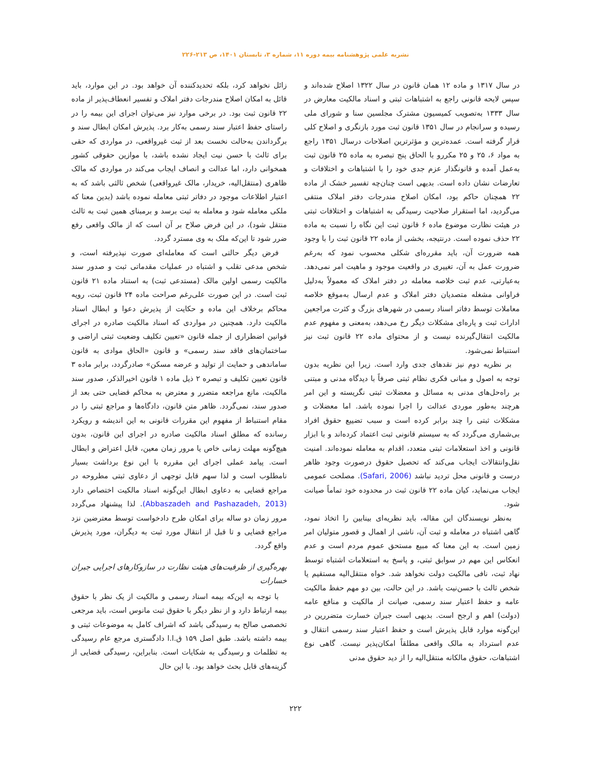نشریه علمی پژوهشنامه بیمه دوره ۱۱، شماره ۳، تابستان ۱۴۰۱، ص ۲۱۳-۲۲۶
در سال ۱۳۱۷ و ماده ۱۲ همان قانون در سال ۱۳۲۲ اصلاح شده‌اند و سپس لایحه قانونی راجع به اشتباهات ثبتی و اسناد مالکیت معارض در سال ۱۳۳۳ به‌تصویب کمیسیون مشترک مجلسین سنا و شورای ملی رسیده و سرانجام در سال ۱۳۵۱ قانون ثبت مورد بازنگری و اصلاح کلی قرار گرفته است. عمده‌ترین و مؤثرترین اصلاحات درسال ۱۳۵۱ راجع به مواد ۶، ۲۵ و ۲۵ مکررو با الحاق پنج تبصره به ماده ۲۵ قانون ثبت به‌عمل آمده و قانونگذار عزم جدی خود را با اشتباهات و اختلافات و تعارضات نشان داده است. بدیهی است چنان‌چه تفسیر خشک از ماده ۲۲ همچنان حاکم بود، امکان اصلاح مندرجات دفتر املاک منتفی می‌گردید، اما استقرار صلاحیت رسیدگی به اشتباهات و اختلافات ثبتی در هیئت نظارت موضوع ماده ۶ قانون ثبت این نگاه را نسبت به ماده ۲۲ حذف نموده است. درنتیجه، بخشی از ماده ۲۲ قانون ثبت را با وجود همه ضرورت آن، باید مقرره‌ای شکلی محسوب نمود که به‌رغم ضرورت عمل به آن، تغییری در واقعیت موجود و ماهیت امر نمی‌دهد. به‌عبارتی، عدم ثبت خلاصه معامله در دفتر املاک که معمولاً به‌دلیل فراوانی مشغله متصدیان دفتر املاک و عدم ارسال به‌موقع خلاصه معاملات توسط دفاتر اسناد رسمی در شهرهای بزرگ و کثرت مراجعین ادارات ثبت و پاره‌ای مشکلات دیگر رخ می‌دهد، به‌معنی و مفهوم عدم مالکیت انتقال‌گیرنده نیست و از محتوای ماده ۲۲ قانون ثبت نیز استنباط نمی‌شود.
بر نظریه دوم نیز نقدهای جدی وارد است. زیرا این نظریه بدون توجه به اصول و مبانی فکری نظام ثبتی صرفاً با دیدگاه مدنی و مبتنی بر راه‌حل‌های مدنی به مسائل و معضلات ثبتی نگریسته و این امر هرچند به‌طور موردی عدالت را اجرا نموده باشد. اما معضلات و مشکلات ثبتی را چند برابر کرده است و سبب تضییع حقوق افراد بی‌شماری می‌گردد که به سیستم قانونی ثبت اعتماد کرده‌اند و با ابزار قانونی و اخذ استعلامات ثبتی متعدد، اقدام به معامله نموده‌اند. امنیت نقل‌وانتقالات ایجاب می‌کند که تحصیل حقوق درصورت وجود ظاهر درست و قانونی محل تردید نباشد (Safari, 2006). مصلحت عمومی ایجاب می‌نماید، کیان ماده ۲۲ قانون ثبت در محدوده خود تماماً صیانت شود.
به‌نظر نویسندگان این مقاله، باید نظریه‌ای بینابین را اتخاذ نمود، گاهی اشتباه در معامله و ثبت آن، ناشی از اهمال و قصور متولیان امر زمین است. به این معنا که مبیع مستحق عموم مردم است و عدم انعکاس این مهم در سوابق ثبتی، و پاسخ به استعلامات اشتباه توسط نهاد ثبت، نافی مالکیت دولت نخواهد شد. خواه منتقل‌الیه مستقیم یا شخص ثالث با حسن‌نیت باشد. در این حالت، بین دو مهم حفظ مالکیت عامه و حفظ اعتبار سند رسمی، صیانت از مالکیت و منافع عامه (دولت) اهم و ارجح است. بدیهی است جبران خسارت متضررین در این‌گونه موارد قابل پذیرش است و حفظ اعتبار سند رسمی انتقال و عدم استرداد به مالک واقعی مطلقاً امکان‌پذیر نیست. گاهی نوع اشتباهات، حقوق مالکانه منتقل‌الیه را از دید حقوق مدنی
زائل نخواهد کرد، بلکه تحدیدکننده آن خواهد بود. در این موارد، باید قائل به امکان اصلاح مندرجات دفتر املاک و تفسیر انعطاف‌پذیر از ماده ۲۲ قانون ثبت بود. در برخی موارد نیز می‌توان اجرای این بیمه را در راستای حفظ اعتبار سند رسمی به‌کار برد. پذیرش امکان ابطال سند و برگرداندن به‌حالت نخست بعد از ثبت غیرواقعی، در مواردی که حقی برای ثالث با حسن نیت ایجاد نشده باشد، با موازین حقوقی کشور همخوانی دارد، اما عدالت و انصاف ایجاب می‌کند در مواردی که مالک ظاهری (منتقل‌الیه، خریدار، مالک غیرواقعی) شخص ثالثی باشد که به اعتبار اطلاعات موجود در دفاتر ثبتی معامله نموده باشد (بدین معنا که ملکی معامله شود و معامله به ثبت برسد و برمبنای همین ثبت به ثالث منتقل شود)، در این فرض صلاح بر آن است که از مالک واقعی رفع ضرر شود تا این‌که ملک به وی مسترد گردد.
فرض دیگر حالتی است که معامله‌ای صورت نپذیرفته است، و شخص مدعی تقلب و اشتباه در عملیات مقدماتی ثبت و صدور سند مالکیت رسمی اولین مالک (مستدعی ثبت) به استناد ماده ۲۱ قانون ثبت است. در این صورت علی‌رغم صراحت ماده ۲۴ قانون ثبت، رویه محاکم برخلاف این ماده و حکایت از پذیرش دعوا و ابطال اسناد مالکیت دارد. همچنین در مواردی که اسناد مالکیت صادره در اجرای قوانین اضطراری از جمله قانون «تعیین تکلیف وضعیت ثبتی اراضی و ساختمان‌های فاقد سند رسمی» و قانون «الحاق موادی به قانون ساماندهی و حمایت از تولید و عرضه مسکن» صادرگردد، برابر ماده ۳ قانون تعیین تکلیف و تبصره ۲ ذیل ماده ۱ قانون اخیرالذکر، صدور سند مالکیت، مانع مراجعه متضرر و معترض به محاکم قضایی حتی بعد از صدور سند، نمی‌گردد. ظاهر متن قانون، دادگاه‌ها و مراجع ثبتی را در مقام استنباط از مفهوم این مقررات قانونی به این اندیشه و رویکرد رسانده که مطلق اسناد مالکیت صادره در اجرای این قانون، بدون هیچ‌گونه مهلت زمانی خاص یا مرور زمان معین، قابل اعتراض و ابطال است. پیامد عملی اجرای این مقرره با این نوع برداشت بسیار نامطلوب است و لذا سهم قابل توجهی از دعاوی ثبتی مطروحه در مراجع قضایی به دعاوی ابطال این‌گونه اسناد مالکیت اختصاص دارد (Abbaszadeh and Pashazadeh, 2013). لذا پیشنهاد می‌گردد مرور زمان دو ساله برای امکان طرح دادخواست توسط معترضین نزد مراجع قضایی و تا قبل از انتقال مورد ثبت به دیگران، مورد پذیرش واقع گردد.
بهره‌گیری از ظرفیت‌های هیئت نظارت در سازوکارهای اجرایی جبران خسارات
با توجه به این‌که بیمه اسناد رسمی و مالکیت از یک نظر با حقوق بیمه ارتباط دارد و از نظر دیگر با حقوق ثبت مانوس است، باید مرجعی تخصصی صالح به رسیدگی باشد که اشراف کامل به موضوعات ثبتی و بیمه داشته باشد. طبق اصل ۱۵۹ ق.ا.ا دادگستری مرجع عام رسیدگی به تظلمات و رسیدگی به شکایات است. بنابراین، رسیدگی قضایی از گزینه‌های قابل بحث خواهد بود. با این حال
۲۲۲